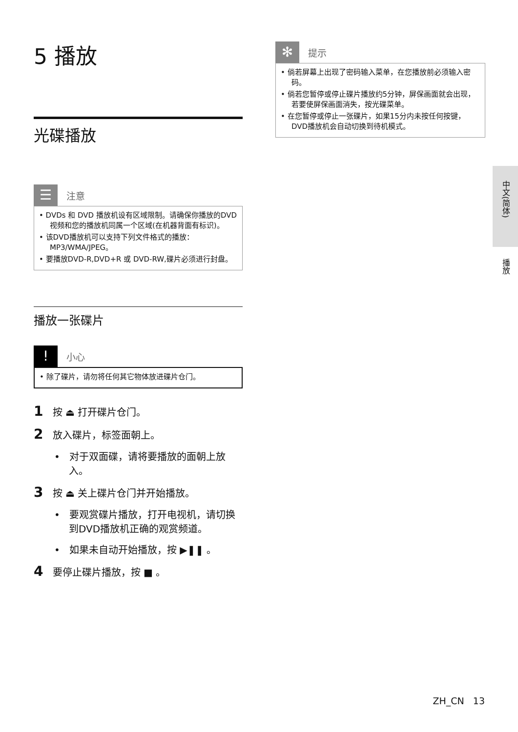5 播放
光碟播放
☰
注意
• DVDs 和 DVD 播放机设有区域限制。请确保你播放的DVD视频和您的播放机同属一个区域(在机器背面有标识)。
• 该DVD播放机可以支持下列文件格式的播放：MP3/WMA/JPEG。
• 要播放DVD-R,DVD+R 或 DVD-RW,碟片必须进行封盘。
播放一张碟片
!
小心
• 除了碟片，请勿将任何其它物体放进碟片仓门。
1 按 ⏏ 打开碟片仓门。
2 放入碟片，标签面朝上。
• 对于双面碟，请将要播放的面朝上放入。
3 按 ⏏ 关上碟片仓门并开始播放。
• 要观赏碟片播放，打开电视机，请切换到DVD播放机正确的观赏频道。
• 如果未自动开始播放，按 ▶❚❚ 。
4 要停止碟片播放，按 ■ 。
✻
提示
• 倘若屏幕上出现了密码输入菜单，在您播放前必须输入密码。
• 倘若您暂停或停止碟片播放约5分钟，屏保画面就会出现，若要使屏保画面消失，按光碟菜单。
• 在您暂停或停止一张碟片，如果15分内未按任何按键，DVD播放机会自动切换到待机模式。
中文(简体)
播放
ZH_CN 13